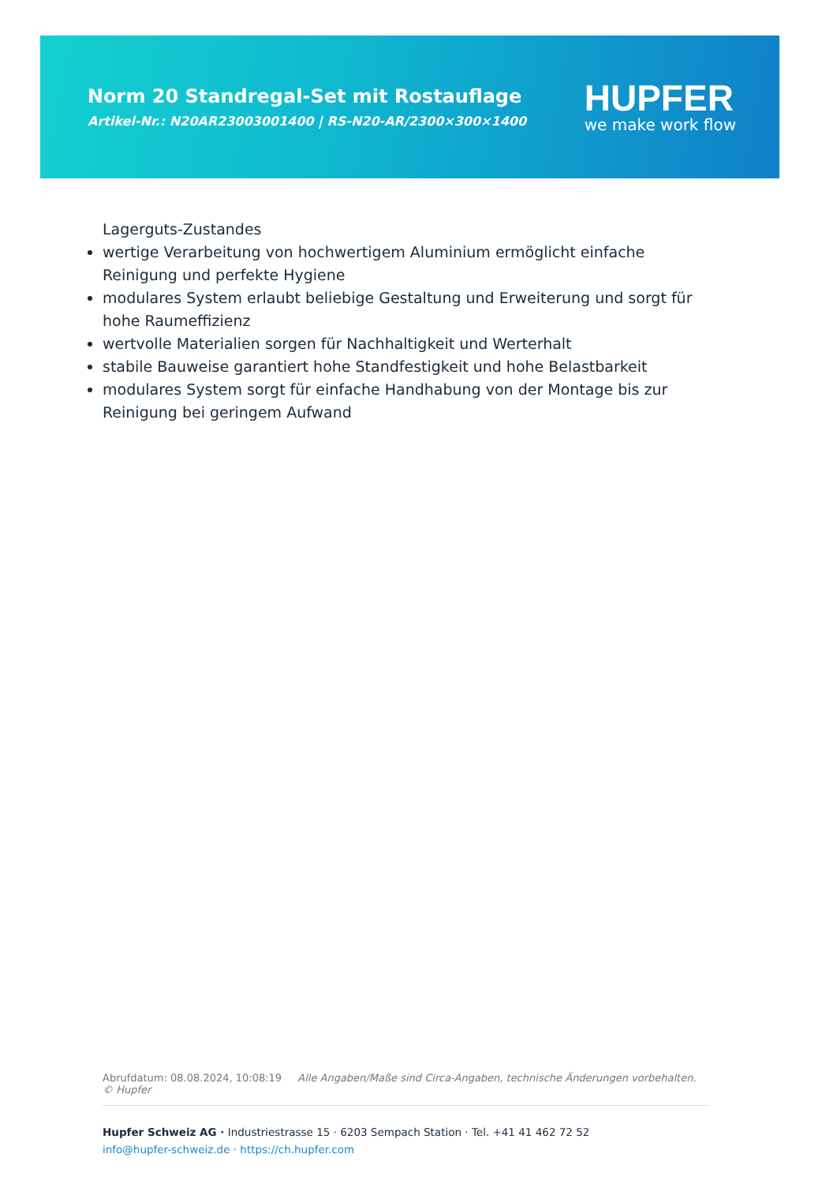Norm 20 Standregal-Set mit Rostauflage
Artikel-Nr.: N20AR23003001400 | RS-N20-AR/2300×300×1400
HUPFER
we make work flow
Lagerguts-Zustandes
wertige Verarbeitung von hochwertigem Aluminium ermöglicht einfache Reinigung und perfekte Hygiene
modulares System erlaubt beliebige Gestaltung und Erweiterung und sorgt für hohe Raumeffizienz
wertvolle Materialien sorgen für Nachhaltigkeit und Werterhalt
stabile Bauweise garantiert hohe Standfestigkeit und hohe Belastbarkeit
modulares System sorgt für einfache Handhabung von der Montage bis zur Reinigung bei geringem Aufwand
Abrufdatum: 08.08.2024, 10:08:19 Alle Angaben/Maße sind Circa-Angaben, technische Änderungen vorbehalten. © Hupfer
Hupfer Schweiz AG · Industriestrasse 15 · 6203 Sempach Station · Tel. +41 41 462 72 52
info@hupfer-schweiz.de · https://ch.hupfer.com